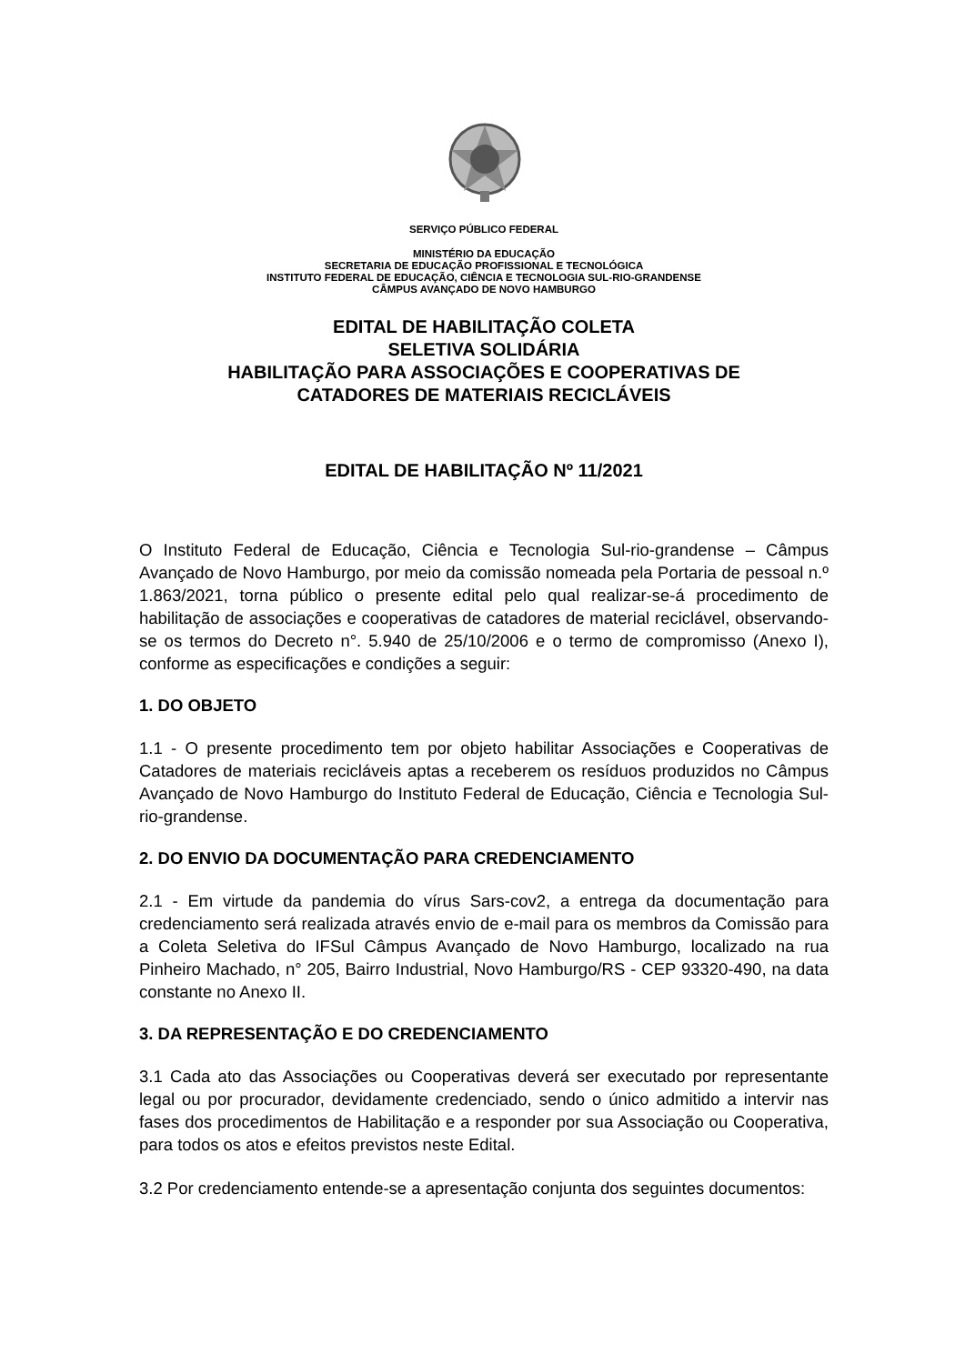SERVIÇO PÚBLICO FEDERAL
MINISTÉRIO DA EDUCAÇÃO
SECRETARIA DE EDUCAÇÃO PROFISSIONAL E TECNOLÓGICA
INSTITUTO FEDERAL DE EDUCAÇÃO, CIÊNCIA E TECNOLOGIA SUL-RIO-GRANDENSE
CÂMPUS AVANÇADO DE NOVO HAMBURGO
EDITAL DE HABILITAÇÃO COLETA
SELETIVA SOLIDÁRIA
HABILITAÇÃO PARA ASSOCIAÇÕES E COOPERATIVAS DE
CATADORES DE MATERIAIS RECICLÁVEIS
EDITAL DE HABILITAÇÃO Nº 11/2021
O Instituto Federal de Educação, Ciência e Tecnologia Sul-rio-grandense – Câmpus Avançado de Novo Hamburgo, por meio da comissão nomeada pela Portaria de pessoal n.º 1.863/2021, torna público o presente edital pelo qual realizar-se-á procedimento de habilitação de associações e cooperativas de catadores de material reciclável, observando-se os termos do Decreto n°. 5.940 de 25/10/2006 e o termo de compromisso (Anexo I), conforme as especificações e condições a seguir:
1. DO OBJETO
1.1 - O presente procedimento tem por objeto habilitar Associações e Cooperativas de Catadores de materiais recicláveis aptas a receberem os resíduos produzidos no Câmpus Avançado de Novo Hamburgo do Instituto Federal de Educação, Ciência e Tecnologia Sul-rio-grandense.
2. DO ENVIO DA DOCUMENTAÇÃO PARA CREDENCIAMENTO
2.1 - Em virtude da pandemia do vírus Sars-cov2, a entrega da documentação para credenciamento será realizada através envio de e-mail para os membros da Comissão para a Coleta Seletiva do IFSul Câmpus Avançado de Novo Hamburgo, localizado na rua Pinheiro Machado, n° 205, Bairro Industrial, Novo Hamburgo/RS - CEP 93320-490, na data constante no Anexo II.
3. DA REPRESENTAÇÃO E DO CREDENCIAMENTO
3.1 Cada ato das Associações ou Cooperativas deverá ser executado por representante legal ou por procurador, devidamente credenciado, sendo o único admitido a intervir nas fases dos procedimentos de Habilitação e a responder por sua Associação ou Cooperativa, para todos os atos e efeitos previstos neste Edital.
3.2 Por credenciamento entende-se a apresentação conjunta dos seguintes documentos: